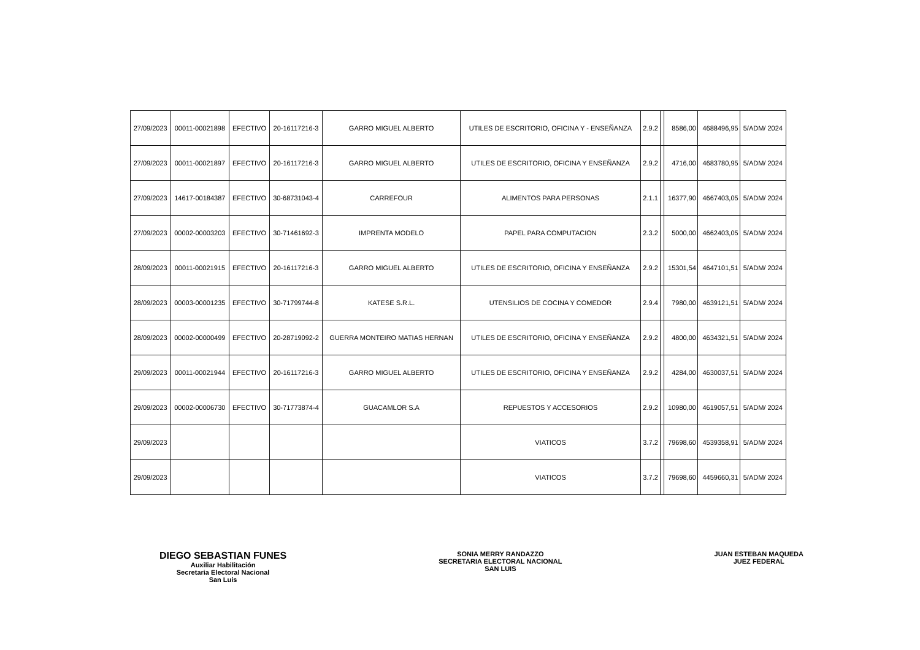| 27/09/2023 | 00011-00021898 | EFECTIVO | 20-16117216-3 | GARRO MIGUEL ALBERTO | UTILES DE ESCRITORIO, OFICINA Y - ENSEÑANZA | 2.9.2 | | 8586,00 | 4688496,95 | 5/ADM/ 2024 |
| 27/09/2023 | 00011-00021897 | EFECTIVO | 20-16117216-3 | GARRO MIGUEL ALBERTO | UTILES DE ESCRITORIO, OFICINA Y ENSEÑANZA | 2.9.2 | | 4716,00 | 4683780,95 | 5/ADM/ 2024 |
| 27/09/2023 | 14617-00184387 | EFECTIVO | 30-68731043-4 | CARREFOUR | ALIMENTOS PARA PERSONAS | 2.1.1 | | 16377,90 | 4667403,05 | 5/ADM/ 2024 |
| 27/09/2023 | 00002-00003203 | EFECTIVO | 30-71461692-3 | IMPRENTA MODELO | PAPEL PARA COMPUTACION | 2.3.2 | | 5000,00 | 4662403,05 | 5/ADM/ 2024 |
| 28/09/2023 | 00011-00021915 | EFECTIVO | 20-16117216-3 | GARRO MIGUEL ALBERTO | UTILES DE ESCRITORIO, OFICINA Y ENSEÑANZA | 2.9.2 | | 15301,54 | 4647101,51 | 5/ADM/ 2024 |
| 28/09/2023 | 00003-00001235 | EFECTIVO | 30-71799744-8 | KATESE S.R.L. | UTENSILIOS DE COCINA Y COMEDOR | 2.9.4 | | 7980,00 | 4639121,51 | 5/ADM/ 2024 |
| 28/09/2023 | 00002-00000499 | EFECTIVO | 20-28719092-2 | GUERRA MONTEIRO MATIAS HERNAN | UTILES DE ESCRITORIO, OFICINA Y ENSEÑANZA | 2.9.2 | | 4800,00 | 4634321,51 | 5/ADM/ 2024 |
| 29/09/2023 | 00011-00021944 | EFECTIVO | 20-16117216-3 | GARRO MIGUEL ALBERTO | UTILES DE ESCRITORIO, OFICINA Y ENSEÑANZA | 2.9.2 | | 4284,00 | 4630037,51 | 5/ADM/ 2024 |
| 29/09/2023 | 00002-00006730 | EFECTIVO | 30-71773874-4 | GUACAMLOR S.A | REPUESTOS Y ACCESORIOS | 2.9.2 | | 10980,00 | 4619057,51 | 5/ADM/ 2024 |
| 29/09/2023 | | | | | VIATICOS | 3.7.2 | | 79698,60 | 4539358,91 | 5/ADM/ 2024 |
| 29/09/2023 | | | | | VIATICOS | 3.7.2 | | 79698,60 | 4459660,31 | 5/ADM/ 2024 |
DIEGO SEBASTIAN FUNES
Auxiliar Habilitación
Secretaria Electoral Nacional
San Luis
SONIA MERRY RANDAZZO
SECRETARIA ELECTORAL NACIONAL
SAN LUIS
JUAN ESTEBAN MAQUEDA
JUEZ FEDERAL